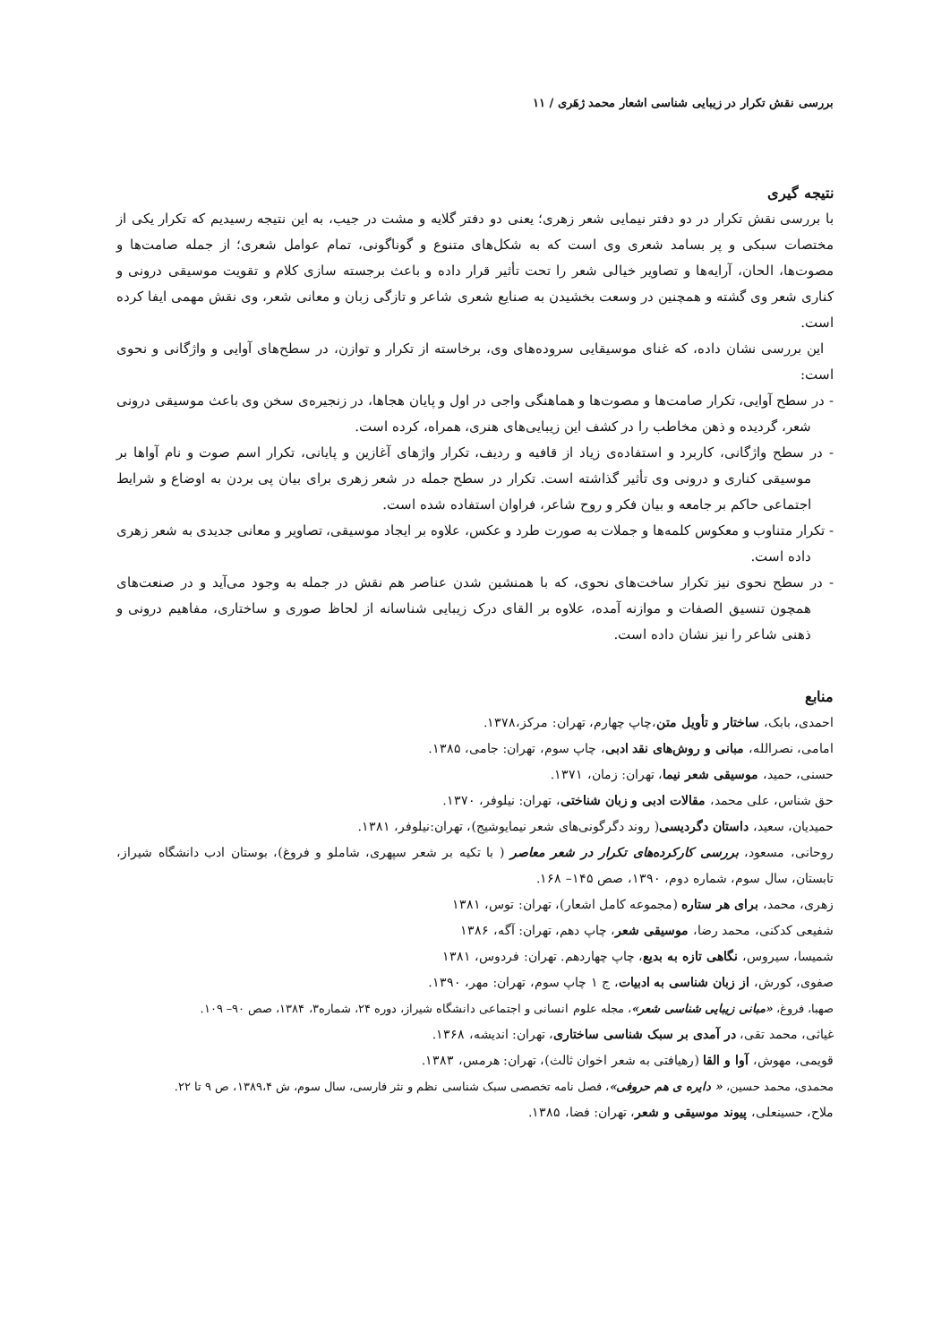بررسی نقش تکرار در زیبایی شناسی اشعار محمد ژهَری / ۱۱
نتیجه گیری
با بررسی نقش تکرار در دو دفتر نیمایی شعر زهری؛ یعنی دو دفتر گلایه و مشت در جیب، به این نتیجه رسیدیم که تکرار یکی از مختصات سبکی و پر بسامد شعری وی است که به شکل‌های متنوع و گوناگونی، تمام عوامل شعری؛ از جمله صامت‌ها و مصوت‌ها، الحان، آرایه‌ها و تصاویر خیالی شعر را تحت تأثیر قرار داده و باعث برجسته سازی کلام و تقویت موسیقی درونی و کناری شعر وی گشته و همچنین در وسعت بخشیدن به صنایع شعری شاعر و تازگی زبان و معانی شعر، وی نقش مهمی ایفا کرده است.
این بررسی نشان داده، که غنای موسیقایی سروده‌های وی، برخاسته از تکرار و توازن، در سطح‌های آوایی و واژگانی و نحوی است:
- در سطح آوایی، تکرار صامت‌ها و مصوت‌ها و هماهنگی واجی در اول و پایان هجاها، در زنجیره‌ی سخن وی باعث موسیقی درونی شعر، گردیده و ذهن مخاطب را در کشف این زیبایی‌های هنری، همراه، کرده است.
- در سطح واژگانی، کاربرد و استفاده‌ی زیاد از قافیه و ردیف، تکرار واژهای آغازین و پایانی، تکرار اسم صوت و نام آواها بر موسیقی کناری و درونی وی تأثیر گذاشته است. تکرار در سطح جمله در شعر زهری برای بیان پی بردن به اوضاع و شرایط اجتماعی حاکم بر جامعه و بیان فکر و روح شاعر، فراوان استفاده شده است.
- تکرار متناوب و معکوس کلمه‌ها و جملات به صورت طرد و عکس، علاوه بر ایجاد موسیقی، تصاویر و معانی جدیدی به شعر زهری داده است.
- در سطح نحوی نیز تکرار ساخت‌های نحوی، که با همنشین شدن عناصر هم نقش در جمله به وجود می‌آید و در صنعت‌های همچون تنسیق الصفات و موازنه آمده، علاوه بر القای درک زیبایی شناسانه از لحاظ صوری و ساختاری، مفاهیم درونی و ذهنی شاعر را نیز نشان داده است.
منابع
احمدی، بابک، ساختار و تأویل متن،چاپ چهارم، تهران: مرکز،۱۳۷۸.
امامی، نصرالله، مبانی و روش‌های نقد ادبی، چاپ سوم، تهران: جامی، ۱۳۸۵.
حسنی، حمید، موسیقی شعر نیما، تهران: زمان، ۱۳۷۱.
حق شناس، علی محمد، مقالات ادبی و زبان شناختی، تهران: نیلوفر، ۱۳۷۰.
حمیدیان، سعید، داستان دگردیسی( روند دگرگونی‌های شعر نیمایوشیج)، تهران:نیلوفر، ۱۳۸۱.
روحانی، مسعود، بررسی کارکرده‌های تکرار در شعر معاصر ( با تکیه بر شعر سپهری، شاملو و فروغ)، بوستان ادب دانشگاه شیراز، تابستان، سال سوم، شماره دوم، ۱۳۹۰، صص ۱۴۵– ۱۶۸.
زهری، محمد، برای هر ستاره (مجموعه کامل اشعار)، تهران: توس، ۱۳۸۱
شفیعی کدکنی، محمد رضا، موسیقی شعر، چاپ دهم، تهران: آگه، ۱۳۸۶
شمیسا، سیروس، نگاهی تازه به بدیع، چاپ چهاردهم. تهران: فردوس، ۱۳۸۱
صفوی، کورش، از زبان شناسی به ادبیات، ج ۱ چاپ سوم، تهران: مهر، ۱۳۹۰.
صهبا، فروغ، «مبانی زیبایی شناسی شعر»، مجله علوم انسانی و اجتماعی دانشگاه شیراز، دوره ۲۴، شماره۳، ۱۳۸۴، صص ۹۰– ۱۰۹.
غیاثی، محمد تقی، در آمدی بر سبک شناسی ساختاری، تهران: اندیشه، ۱۳۶۸.
قویمی، مهوش، آوا و القا (رهیافتی به شعر اخوان ثالث)، تهران: هرمس، ۱۳۸۳.
محمدی، محمد حسین، « دایره ی هم حروفی»، فصل نامه تخصصی سبک شناسی نظم و نثر فارسی، سال سوم، ش ۱۳۸۹،۴، ص ۹ تا ۲۲.
ملاح، حسینعلی، پیوند موسیقی و شعر، تهران: فضا، ۱۳۸۵.